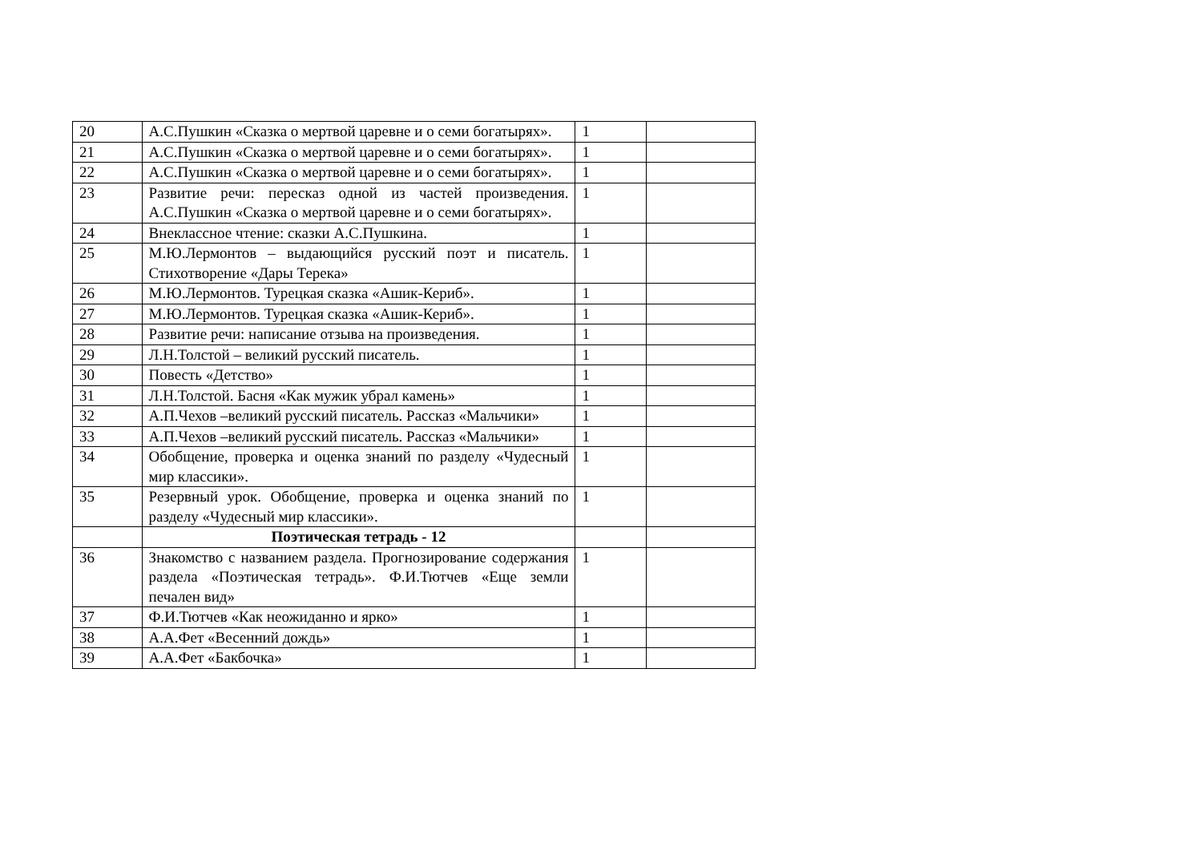| 20 | А.С.Пушкин «Сказка о мертвой царевне и о семи богатырях». | 1 | |
| 21 | А.С.Пушкин «Сказка о мертвой царевне и о семи богатырях». | 1 | |
| 22 | А.С.Пушкин «Сказка о мертвой царевне и о семи богатырях». | 1 | |
| 23 | Развитие речи: пересказ одной из частей произведения. А.С.Пушкин «Сказка о мертвой царевне и о семи богатырях». | 1 | |
| 24 | Внеклассное чтение: сказки А.С.Пушкина. | 1 | |
| 25 | М.Ю.Лермонтов – выдающийся русский поэт и писатель. Стихотворение «Дары Терека» | 1 | |
| 26 | М.Ю.Лермонтов. Турецкая сказка «Ашик-Кериб». | 1 | |
| 27 | М.Ю.Лермонтов. Турецкая сказка «Ашик-Кериб». | 1 | |
| 28 | Развитие речи: написание отзыва на произведения. | 1 | |
| 29 | Л.Н.Толстой – великий русский писатель. | 1 | |
| 30 | Повесть «Детство» | 1 | |
| 31 | Л.Н.Толстой. Басня «Как мужик убрал камень» | 1 | |
| 32 | А.П.Чехов –великий русский писатель. Рассказ «Мальчики» | 1 | |
| 33 | А.П.Чехов –великий русский писатель. Рассказ «Мальчики» | 1 | |
| 34 | Обобщение, проверка и оценка знаний по разделу «Чудесный мир классики». | 1 | |
| 35 | Резервный урок. Обобщение, проверка и оценка знаний по разделу «Чудесный мир классики». | 1 | |
| | Поэтическая тетрадь - 12 | | |
| 36 | Знакомство с названием раздела. Прогнозирование содержания раздела «Поэтическая тетрадь». Ф.И.Тютчев «Еще земли печален вид» | 1 | |
| 37 | Ф.И.Тютчев «Как неожиданно и ярко» | 1 | |
| 38 | А.А.Фет «Весенний дождь» | 1 | |
| 39 | А.А.Фет «Бакбочка» | 1 | |